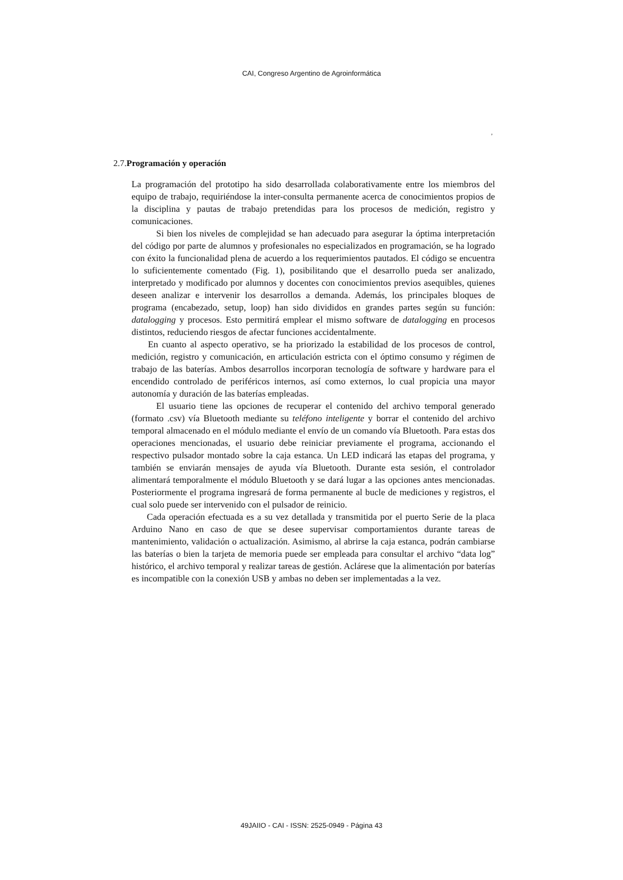CAI, Congreso Argentino de Agroinformática
,
2.7.Programación y operación
La programación del prototipo ha sido desarrollada colaborativamente entre los miembros del equipo de trabajo, requiriéndose la inter-consulta permanente acerca de conocimientos propios de la disciplina y pautas de trabajo pretendidas para los procesos de medición, registro y comunicaciones.
Si bien los niveles de complejidad se han adecuado para asegurar la óptima interpretación del código por parte de alumnos y profesionales no especializados en programación, se ha logrado con éxito la funcionalidad plena de acuerdo a los requerimientos pautados. El código se encuentra lo suficientemente comentado (Fig. 1), posibilitando que el desarrollo pueda ser analizado, interpretado y modificado por alumnos y docentes con conocimientos previos asequibles, quienes deseen analizar e intervenir los desarrollos a demanda. Además, los principales bloques de programa (encabezado, setup, loop) han sido divididos en grandes partes según su función: datalogging y procesos. Esto permitirá emplear el mismo software de datalogging en procesos distintos, reduciendo riesgos de afectar funciones accidentalmente.
En cuanto al aspecto operativo, se ha priorizado la estabilidad de los procesos de control, medición, registro y comunicación, en articulación estricta con el óptimo consumo y régimen de trabajo de las baterías. Ambos desarrollos incorporan tecnología de software y hardware para el encendido controlado de periféricos internos, así como externos, lo cual propicia una mayor autonomía y duración de las baterías empleadas.
El usuario tiene las opciones de recuperar el contenido del archivo temporal generado (formato .csv) vía Bluetooth mediante su teléfono inteligente y borrar el contenido del archivo temporal almacenado en el módulo mediante el envío de un comando vía Bluetooth. Para estas dos operaciones mencionadas, el usuario debe reiniciar previamente el programa, accionando el respectivo pulsador montado sobre la caja estanca. Un LED indicará las etapas del programa, y también se enviarán mensajes de ayuda vía Bluetooth. Durante esta sesión, el controlador alimentará temporalmente el módulo Bluetooth y se dará lugar a las opciones antes mencionadas. Posteriormente el programa ingresará de forma permanente al bucle de mediciones y registros, el cual solo puede ser intervenido con el pulsador de reinicio.
Cada operación efectuada es a su vez detallada y transmitida por el puerto Serie de la placa Arduino Nano en caso de que se desee supervisar comportamientos durante tareas de mantenimiento, validación o actualización. Asimismo, al abrirse la caja estanca, podrán cambiarse las baterías o bien la tarjeta de memoria puede ser empleada para consultar el archivo “data log” histórico, el archivo temporal y realizar tareas de gestión. Aclárese que la alimentación por baterías es incompatible con la conexión USB y ambas no deben ser implementadas a la vez.
49JAIIO - CAI - ISSN: 2525-0949 - Página 43